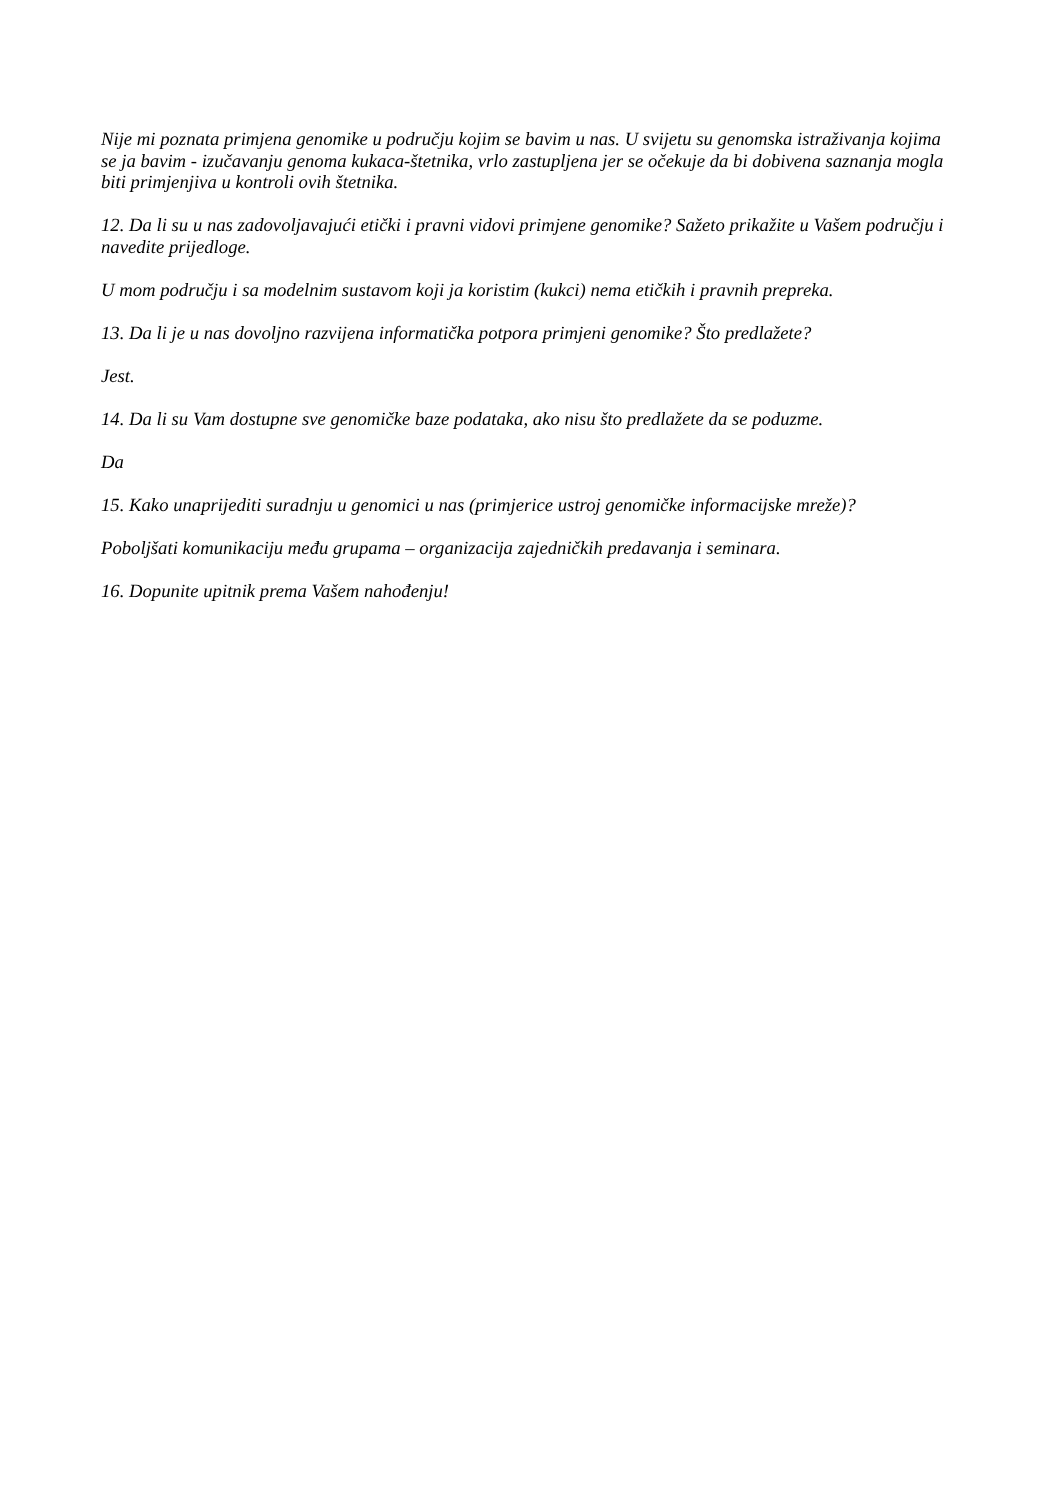Nije mi poznata primjena genomike u području kojim se bavim u nas. U svijetu su genomska istraživanja kojima se ja bavim - izučavanju genoma kukaca-štetnika, vrlo zastupljena jer se očekuje da bi dobivena saznanja mogla biti primjenjiva u kontroli ovih štetnika.
12. Da li su u nas zadovoljavajući etički i pravni vidovi primjene genomike? Sažeto prikažite u Vašem području i navedite prijedloge.
U mom području i sa modelnim sustavom koji ja koristim (kukci) nema etičkih i pravnih prepreka.
13. Da li je u nas dovoljno razvijena informatička potpora primjeni genomike? Što predlažete?
Jest.
14. Da li su Vam dostupne sve genomičke baze podataka, ako nisu što predlažete da se poduzme.
Da
15. Kako unaprijediti suradnju u genomici u nas (primjerice ustroj genomičke informacijske mreže)?
Poboljšati komunikaciju među grupama – organizacija zajedničkih predavanja i seminara.
16. Dopunite upitnik prema Vašem nahođenju!